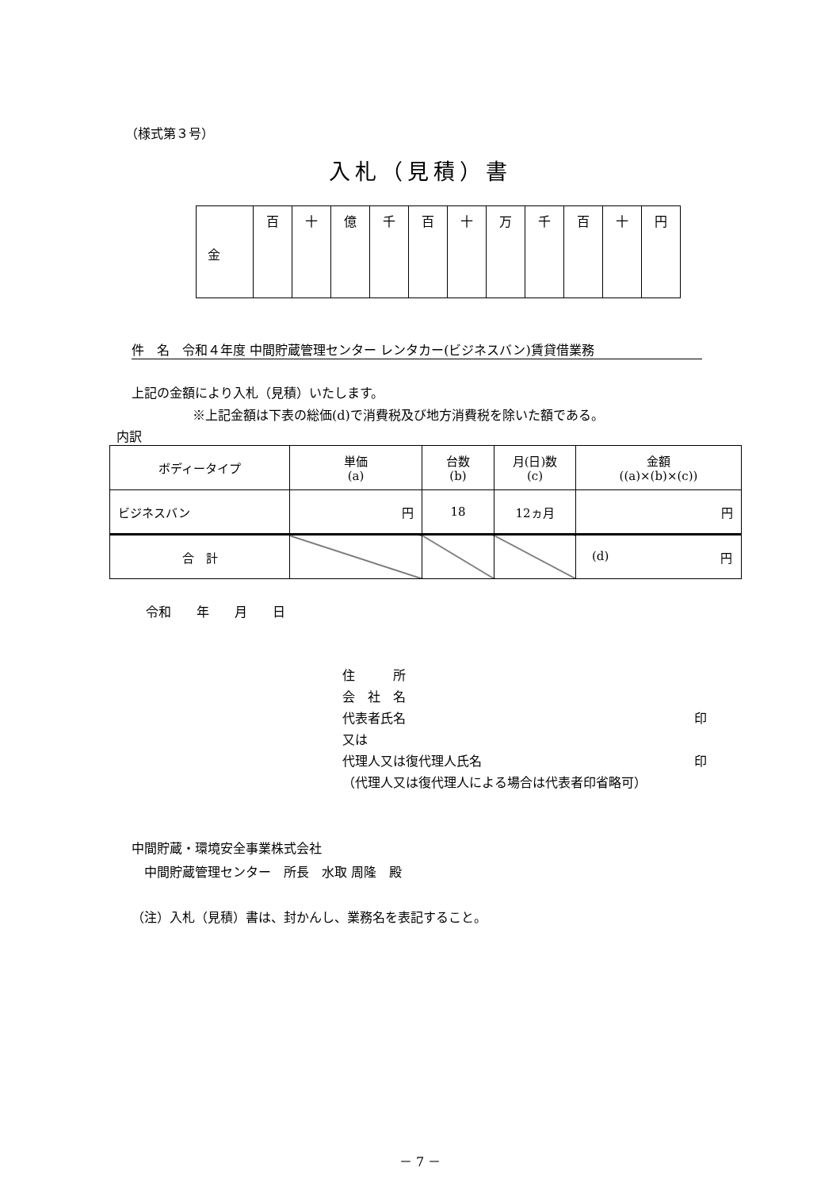（様式第３号）
入札（見積）書
| 金 | 百 | 十 | 億 | 千 | 百 | 十 | 万 | 千 | 百 | 十 | 円 |
件　名　令和４年度 中間貯蔵管理センター レンタカー(ビジネスバン)賃貸借業務
上記の金額により入札（見積）いたします。
※上記金額は下表の総価(d)で消費税及び地方消費税を除いた額である。
内訳
| ボディータイプ | 単価 (a) | 台数 (b) | 月(日)数 (c) | 金額 ((a)×(b)×(c)) |
| ビジネスバン | 円 | 18 | 12ヵ月 | 円 |
| 合 計 | | | | (d) 円 |
令和　　年　　月　　日
住　　　所
会　社　名
代表者氏名 印
又は
代理人又は復代理人氏名 印
（代理人又は復代理人による場合は代表者印省略可）
中間貯蔵・環境安全事業株式会社
　中間貯蔵管理センター　所長　水取 周隆　殿
（注）入札（見積）書は、封かんし、業務名を表記すること。
－ 7 －